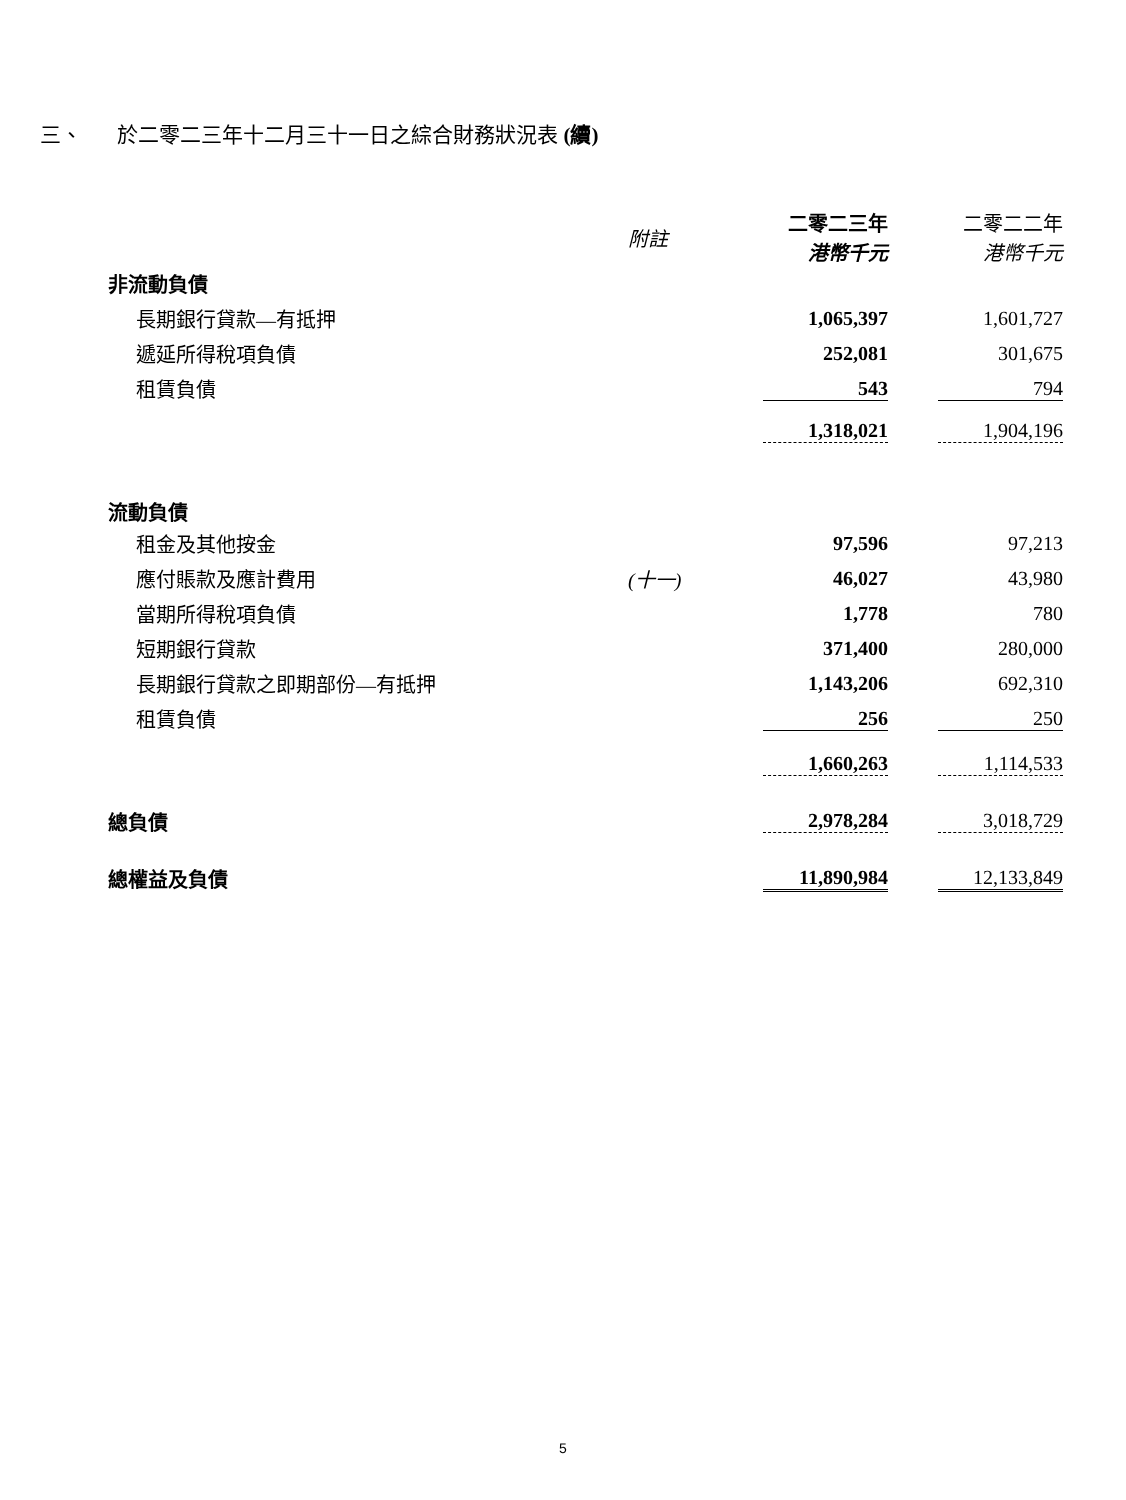三、 於二零二三年十二月三十一日之綜合財務狀況表 (續)
| | 附註 | 二零二三年 港幣千元 | 二零二二年 港幣千元 |
| --- | --- | --- | --- |
| 非流動負債 | | | |
| 長期銀行貸款—有抵押 | | 1,065,397 | 1,601,727 |
| 遞延所得稅項負債 | | 252,081 | 301,675 |
| 租賃負債 | | 543 | 794 |
| | | 1,318,021 | 1,904,196 |
| 流動負債 | | | |
| 租金及其他按金 | | 97,596 | 97,213 |
| 應付賬款及應計費用 | (十一) | 46,027 | 43,980 |
| 當期所得稅項負債 | | 1,778 | 780 |
| 短期銀行貸款 | | 371,400 | 280,000 |
| 長期銀行貸款之即期部份—有抵押 | | 1,143,206 | 692,310 |
| 租賃負債 | | 256 | 250 |
| | | 1,660,263 | 1,114,533 |
| 總負債 | | 2,978,284 | 3,018,729 |
| 總權益及負債 | | 11,890,984 | 12,133,849 |
5